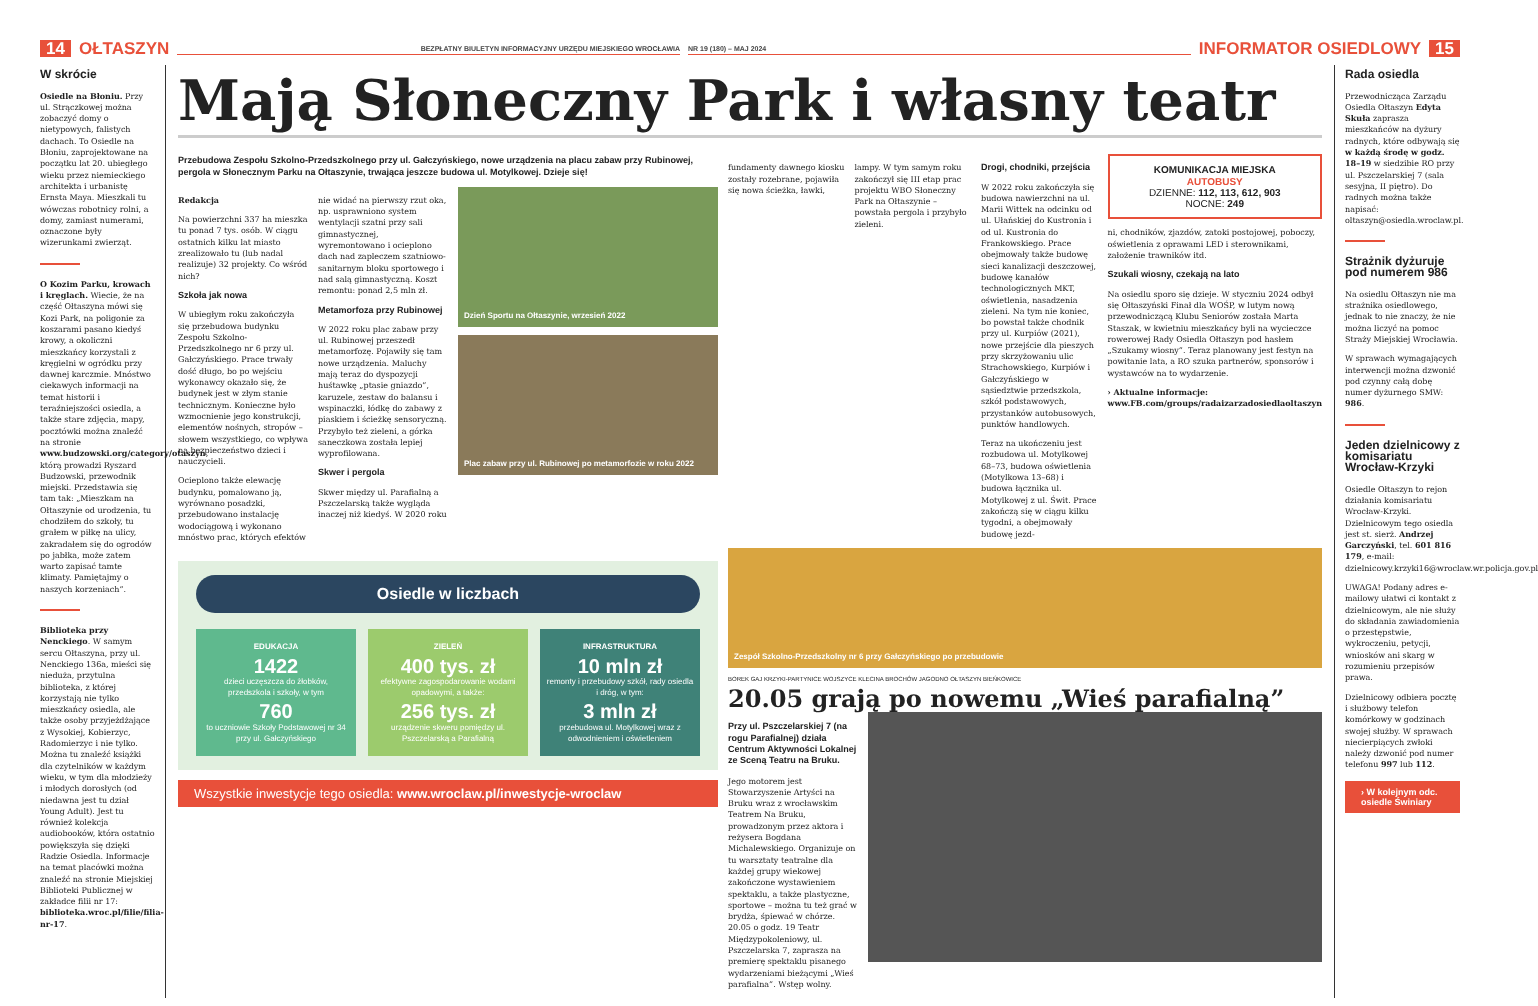14 OŁTASZYN BEZPŁATNY BIULETYN INFORMACYJNY URZĘDU MIEJSKIEGO WROCŁAWIA NR 19 (180) – MAJ 2024 INFORMATOR OSIEDLOWY 15
W skrócie
Osiedle na Błoniu. Przy ul. Strączkowej można zobaczyć domy o nietypowych, falistych dachach. To Osiedle na Błoniu, zaprojektowane na początku lat 20. ubiegłego wieku przez niemieckiego architekta i urbanistę Ernsta Maya. Mieszkali tu wówczas robotnicy rolni, a domy, zamiast numerami, oznaczone były wizerunkami zwierząt.
O Kozim Parku, krowach i kręglach. Wiecie, że na część Ołtaszyna mówi się Kozi Park, na poligonie za koszarami pasano kiedyś krowy, a okoliczni mieszkańcy korzystali z kręgielni w ogródku przy dawnej karczmie. Mnóstwo ciekawych informacji na temat historii i teraźniejszości osiedla, a także stare zdjęcia, mapy, pocztówki można znaleźć na stronie www.budzowski.org/category/otaszyn, którą prowadzi Ryszard Budzowski, przewodnik miejski. Przedstawia się tam tak: „Mieszkam na Ołtaszynie od urodzenia, tu chodziłem do szkoły, tu grałem w piłkę na ulicy, zakradałem się do ogrodów po jabłka, może zatem warto zapisać tamte klimaty. Pamiętajmy o naszych korzeniach”.
Biblioteka przy Nenckiego. W samym sercu Ołtaszyna, przy ul. Nenckiego 136a, mieści się nieduża, przytulna biblioteka, z której korzystają nie tylko mieszkańcy osiedla, ale także osoby przyjeżdżające z Wysokiej, Kobierzyc, Radomierzyc i nie tylko. Można tu znaleźć książki dla czytelników w każdym wieku, w tym dla młodzieży i młodych dorosłych (od niedawna jest tu dział Young Adult). Jest tu również kolekcja audiobooków, która ostatnio powiększyła się dzięki Radzie Osiedla. Informacje na temat placówki można znaleźć na stronie Miejskiej Biblioteki Publicznej w zakładce filii nr 17: biblioteka.wroc.pl/filie/filia-nr-17.
Mają Słoneczny Park i własny teatr
Przebudowa Zespołu Szkolno-Przedszkolnego przy ul. Gałczyńskiego, nowe urządzenia na placu zabaw przy Rubinowej, pergola w Słonecznym Parku na Ołtaszynie, trwająca jeszcze budowa ul. Motylkowej. Dzieje się!
Redakcja
Na powierzchni 337 ha mieszka tu ponad 7 tys. osób. W ciągu ostatnich kilku lat miasto zrealizowało tu (lub nadal realizuje) 32 projekty. Co wśród nich?
Szkoła jak nowa
W ubiegłym roku zakończyła się przebudowa budynku Zespołu Szkolno-Przedszkolnego nr 6 przy ul. Gałczyńskiego. Prace trwały dość długo, bo po wejściu wykonawcy okazało się, że budynek jest w złym stanie technicznym. Konieczne było wzmocnienie jego konstrukcji, elementów nośnych, stropów – słowem wszystkiego, co wpływa na bezpieczeństwo dzieci i nauczycieli.
Ocieplono także elewację budynku, pomalowano ją, wyrównano posadzki, przebudowano instalację wodociągową i wykonano mnóstwo prac, których efektów
nie widać na pierwszy rzut oka, np. usprawniono system wentylacji szatni przy sali gimnastycznej, wyremontowano i ocieplono dach nad zapleczem szatniowo-sanitarnym bloku sportowego i nad salą gimnastyczną. Koszt remontu: ponad 2,5 mln zł.
Metamorfoza przy Rubinowej
W 2022 roku plac zabaw przy ul. Rubinowej przeszedł metamorfozę. Pojawiły się tam nowe urządzenia. Maluchy mają teraz do dyspozycji huśtawkę „ptasie gniazdo”, karuzele, zestaw do balansu i wspinaczki, łódkę do zabawy z piaskiem i ścieżkę sensoryczną. Przybyło też zieleni, a górka saneczkowa została lepiej wyprofilowana.
Skwer i pergola
Skwer między ul. Parafialną a Pszczelarską także wygląda inaczej niż kiedyś. W 2020 roku
Dzień Sportu na Ołtaszynie, wrzesień 2022
Plac zabaw przy ul. Rubinowej po metamorfozie w roku 2022
Osiedle w liczbach
EDUKACJA
1422
dzieci uczęszcza do żłobków, przedszkola i szkoły, w tym
760
to uczniowie Szkoły Podstawowej nr 34 przy ul. Gałczyńskiego
ZIELEŃ
400 tys. zł
efektywne zagospodarowanie wodami opadowymi, a także:
256 tys. zł
urządzenie skweru pomiędzy ul. Pszczelarską a Parafialną
INFRASTRUKTURA
10 mln zł
remonty i przebudowy szkół, rady osiedla i dróg, w tym:
3 mln zł
przebudowa ul. Motylkowej wraz z odwodnieniem i oświetleniem
Wszystkie inwestycje tego osiedla: www.wroclaw.pl/inwestycje-wroclaw
fundamenty dawnego kiosku zostały rozebrane, pojawiła się nowa ścieżka, ławki,
lampy. W tym samym roku zakończył się III etap prac projektu WBO Słoneczny Park na Ołtaszynie – powstała pergola i przybyło zieleni.
Drogi, chodniki, przejścia
W 2022 roku zakończyła się budowa nawierzchni na ul. Marii Wittek na odcinku od ul. Ułańskiej do Kustronia i od ul. Kustronia do Frankowskiego. Prace obejmowały także budowę sieci kanalizacji deszczowej, budowę kanałów technologicznych MKT, oświetlenia, nasadzenia zieleni. Na tym nie koniec, bo powstał także chodnik przy ul. Kurpiów (2021), nowe przejście dla pieszych przy skrzyżowaniu ulic Strachowskiego, Kurpiów i Gałczyńskiego w sąsiedztwie przedszkola, szkół podstawowych, przystanków autobusowych, punktów handlowych.
Teraz na ukończeniu jest rozbudowa ul. Motylkowej 68–73, budowa oświetlenia (Motylkowa 13–68) i budowa łącznika ul. Motylkowej z ul. Świt. Prace zakończą się w ciągu kilku tygodni, a obejmowały budowę jezd-
KOMUNIKACJA MIEJSKA
AUTOBUSY
DZIENNE: 112, 113, 612, 903
NOCNE: 249
ni, chodników, zjazdów, zatoki postojowej, poboczy, oświetlenia z oprawami LED i sterownikami, założenie trawników itd.
Szukali wiosny, czekają na lato
Na osiedlu sporo się dzieje. W styczniu 2024 odbył się Ołtaszyński Finał dla WOŚP, w lutym nową przewodniczącą Klubu Seniorów została Marta Staszak, w kwietniu mieszkańcy byli na wycieczce rowerowej Rady Osiedla Ołtaszyn pod hasłem „Szukamy wiosny”. Teraz planowany jest festyn na powitanie lata, a RO szuka partnerów, sponsorów i wystawców na to wydarzenie.
› Aktualne informacje: www.FB.com/groups/radaizarzadosiedlaoltaszyn
Zespół Szkolno-Przedszkolny nr 6 przy Gałczyńskiego po przebudowie
BOREK GAJ KRZYKI-PARTYNICE WOJSZYCE KLECINA BROCHÓW JAGODNO OŁTASZYN BIEŃKOWICE
20.05 grają po nowemu „Wieś parafialną”
Przy ul. Pszczelarskiej 7 (na rogu Parafialnej) działa Centrum Aktywności Lokalnej ze Sceną Teatru na Bruku.
Jego motorem jest Stowarzyszenie Artyści na Bruku wraz z wrocławskim Teatrem Na Bruku, prowadzonym przez aktora i reżysera Bogdana Michalewskiego. Organizuje on tu warsztaty teatralne dla każdej grupy wiekowej zakończone wystawieniem spektaklu, a także plastyczne, sportowe – można tu też grać w brydża, śpiewać w chórze. 20.05 o godz. 19 Teatr Międzypokoleniowy, ul. Pszczelarska 7, zaprasza na premierę spektaklu pisanego wydarzeniami bieżącymi „Wieś parafialna”. Wstęp wolny.
Rada osiedla
Przewodnicząca Zarządu Osiedla Ołtaszyn Edyta Skuła zaprasza mieszkańców na dyżury radnych, które odbywają się w każdą środę w godz. 18–19 w siedzibie RO przy ul. Pszczelarskiej 7 (sala sesyjna, II piętro). Do radnych można także napisać: oltaszyn@osiedla.wroclaw.pl.
Strażnik dyżuruje pod numerem 986
Na osiedlu Ołtaszyn nie ma strażnika osiedlowego, jednak to nie znaczy, że nie można liczyć na pomoc Straży Miejskiej Wrocławia.
W sprawach wymagających interwencji można dzwonić pod czynny całą dobę numer dyżurnego SMW: 986.
Jeden dzielnicowy z komisariatu Wrocław-Krzyki
Osiedle Ołtaszyn to rejon działania komisariatu Wrocław-Krzyki. Dzielnicowym tego osiedla jest st. sierż. Andrzej Garczyński, tel. 601 816 179, e-mail: dzielnicowy.krzyki16@wroclaw.wr.policja.gov.pl
UWAGA! Podany adres e-mailowy ułatwi ci kontakt z dzielnicowym, ale nie służy do składania zawiadomienia o przestępstwie, wykroczeniu, petycji, wniosków ani skarg w rozumieniu przepisów prawa.
Dzielnicowy odbiera pocztę i służbowy telefon komórkowy w godzinach swojej służby. W sprawach niecierpiących zwłoki należy dzwonić pod numer telefonu 997 lub 112.
› W kolejnym odc. osiedle Świniary